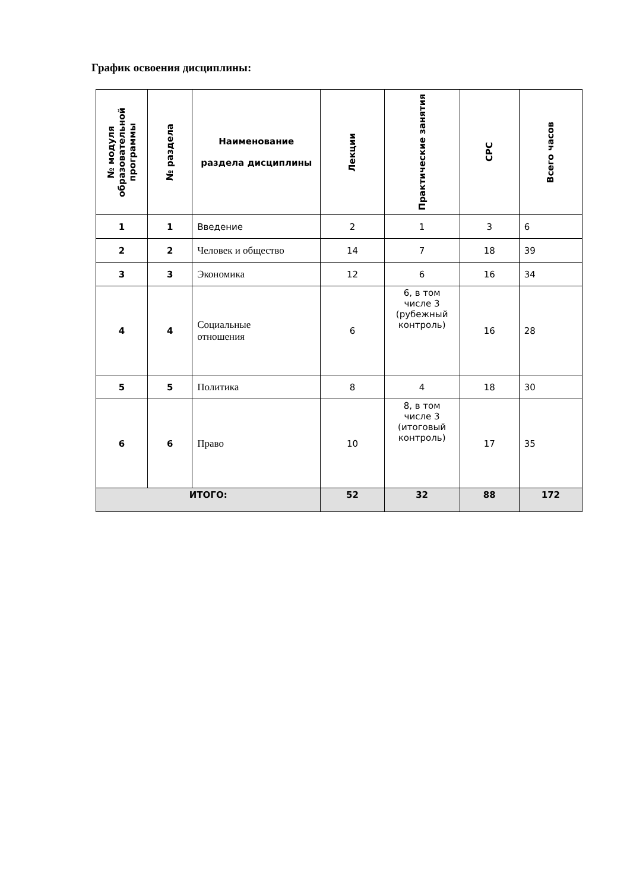График освоения дисциплины:
| № модуля образовательной программы | № раздела | Наименование раздела дисциплины | Лекции | Практические занятия | СРС | Всего часов |
| --- | --- | --- | --- | --- | --- | --- |
| 1 | 1 | Введение | 2 | 1 | 3 | 6 |
| 2 | 2 | Человек и общество | 14 | 7 | 18 | 39 |
| 3 | 3 | Экономика | 12 | 6 | 16 | 34 |
| 4 | 4 | Социальные отношения | 6 | 6, в том числе 3 (рубежный контроль) | 16 | 28 |
| 5 | 5 | Политика | 8 | 4 | 18 | 30 |
| 6 | 6 | Право | 10 | 8, в том числе 3 (итоговый контроль) | 17 | 35 |
| ИТОГО: | | | 52 | 32 | 88 | 172 |